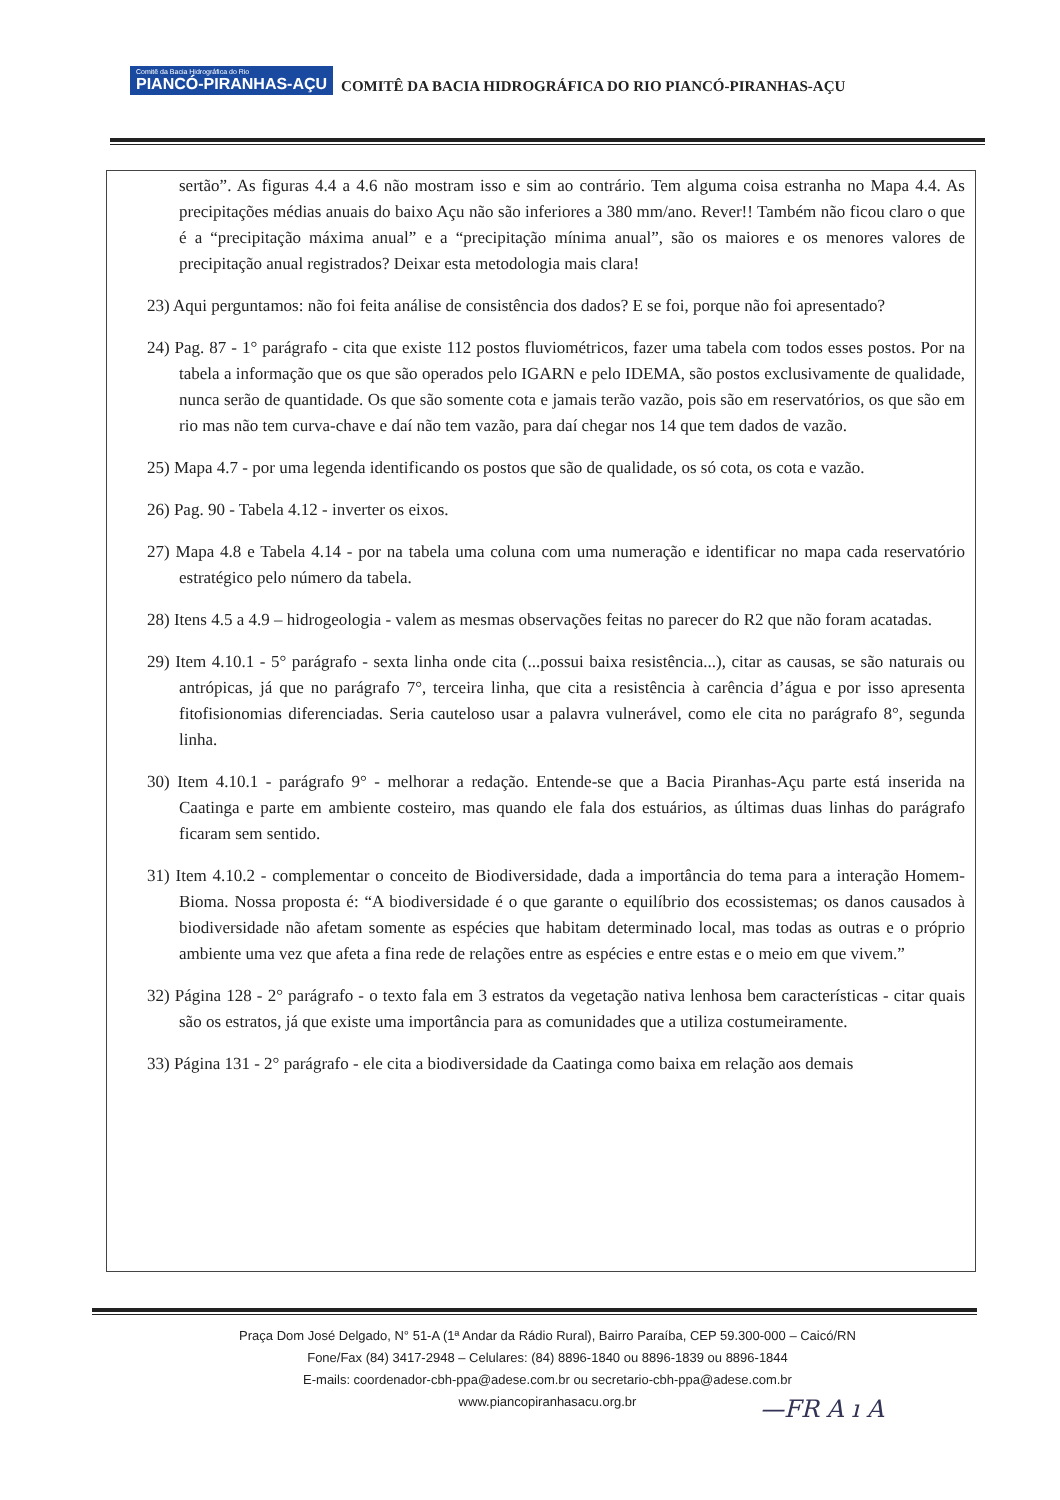Comitê da Bacia Hidrográfica do Rio PIANCÓ-PIRANHAS-AÇU COMITÊ DA BACIA HIDROGRÁFICA DO RIO PIANCÓ-PIRANHAS-AÇU
sertão”. As figuras 4.4 a 4.6 não mostram isso e sim ao contrário. Tem alguma coisa estranha no Mapa 4.4. As precipitações médias anuais do baixo Açu não são inferiores a 380 mm/ano. Rever!! Também não ficou claro o que é a “precipitação máxima anual” e a “precipitação mínima anual”, são os maiores e os menores valores de precipitação anual registrados? Deixar esta metodologia mais clara!
23) Aqui perguntamos: não foi feita análise de consistência dos dados? E se foi, porque não foi apresentado?
24) Pag. 87 - 1° parágrafo - cita que existe 112 postos fluviométricos, fazer uma tabela com todos esses postos. Por na tabela a informação que os que são operados pelo IGARN e pelo IDEMA, são postos exclusivamente de qualidade, nunca serão de quantidade. Os que são somente cota e jamais terão vazão, pois são em reservatórios, os que são em rio mas não tem curva-chave e daí não tem vazão, para daí chegar nos 14 que tem dados de vazão.
25) Mapa 4.7 - por uma legenda identificando os postos que são de qualidade, os só cota, os cota e vazão.
26) Pag. 90 - Tabela 4.12 - inverter os eixos.
27) Mapa 4.8 e Tabela 4.14 - por na tabela uma coluna com uma numeração e identificar no mapa cada reservatório estratégico pelo número da tabela.
28) Itens 4.5 a 4.9 – hidrogeologia - valem as mesmas observações feitas no parecer do R2 que não foram acatadas.
29) Item 4.10.1 - 5° parágrafo - sexta linha onde cita (...possui baixa resistência...), citar as causas, se são naturais ou antrópicas, já que no parágrafo 7°, terceira linha, que cita a resistência à carência d’água e por isso apresenta fitofisionomias diferenciadas. Seria cauteloso usar a palavra vulnerável, como ele cita no parágrafo 8°, segunda linha.
30) Item 4.10.1 - parágrafo 9° - melhorar a redação. Entende-se que a Bacia Piranhas-Açu parte está inserida na Caatinga e parte em ambiente costeiro, mas quando ele fala dos estuários, as últimas duas linhas do parágrafo ficaram sem sentido.
31) Item 4.10.2 - complementar o conceito de Biodiversidade, dada a importância do tema para a interação Homem-Bioma. Nossa proposta é: “A biodiversidade é o que garante o equilíbrio dos ecossistemas; os danos causados à biodiversidade não afetam somente as espécies que habitam determinado local, mas todas as outras e o próprio ambiente uma vez que afeta a fina rede de relações entre as espécies e entre estas e o meio em que vivem.”
32) Página 128 - 2° parágrafo - o texto fala em 3 estratos da vegetação nativa lenhosa bem características - citar quais são os estratos, já que existe uma importância para as comunidades que a utiliza costumeiramente.
33) Página 131 - 2° parágrafo - ele cita a biodiversidade da Caatinga como baixa em relação aos demais
Praça Dom José Delgado, N° 51-A (1ª Andar da Rádio Rural), Bairro Paraíba, CEP 59.300-000 – Caicó/RN
Fone/Fax (84) 3417-2948 – Celulares: (84) 8896-1840 ou 8896-1839 ou 8896-1844
E-mails: coordenador-cbh-ppa@adese.com.br ou secretario-cbh-ppa@adese.com.br
www.piancopiranhasacu.org.br
—F⁠R A ı A